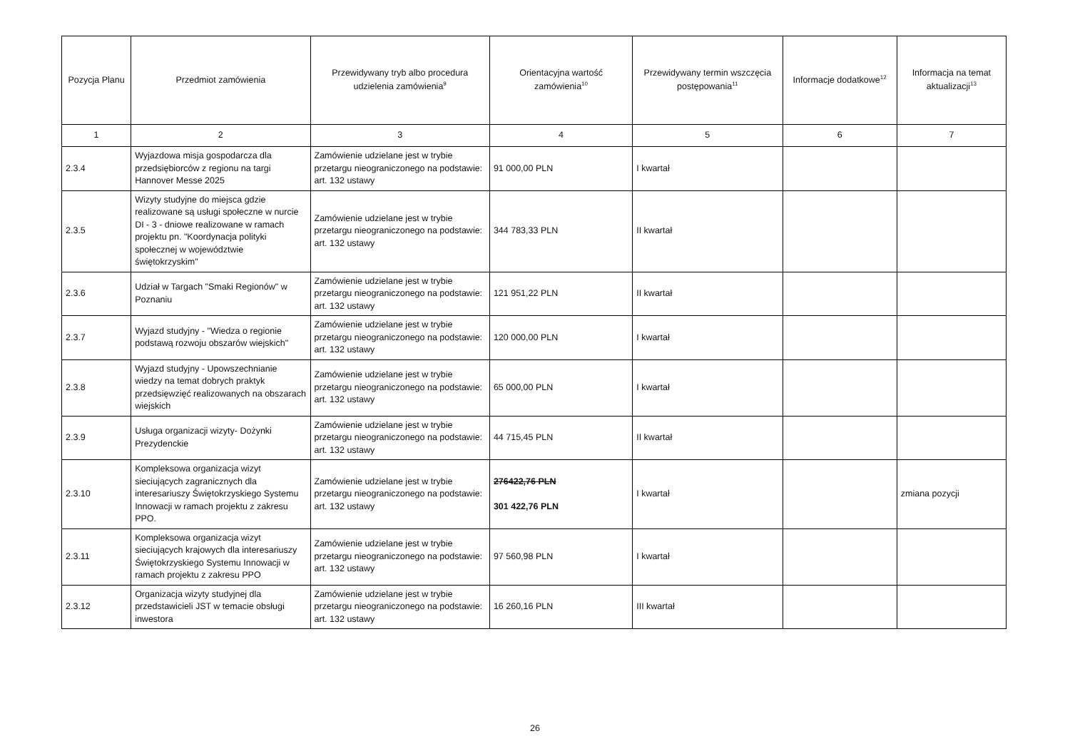| Pozycja Planu | Przedmiot zamówienia | Przewidywany tryb albo procedura udzielenia zamówienia<sup>9</sup> | Orientacyjna wartość zamówienia<sup>10</sup> | Przewidywany termin wszczęcia postępowania<sup>11</sup> | Informacje dodatkowe<sup>12</sup> | Informacja na temat aktualizacji<sup>13</sup> |
| --- | --- | --- | --- | --- | --- | --- |
| 1 | 2 | 3 | 4 | 5 | 6 | 7 |
| 2.3.4 | Wyjazdowa misja gospodarcza dla przedsiębiorców z regionu na targi Hannover Messe 2025 | Zamówienie udzielane jest w trybie przetargu nieograniczonego na podstawie: art. 132 ustawy | 91 000,00 PLN | I kwartał | | |
| 2.3.5 | Wizyty studyjne do miejsca gdzie realizowane są usługi społeczne w nurcie DI - 3 - dniowe realizowane w ramach projektu pn. "Koordynacja polityki społecznej w województwie świętokrzyskim" | Zamówienie udzielane jest w trybie przetargu nieograniczonego na podstawie: art. 132 ustawy | 344 783,33 PLN | II kwartał | | |
| 2.3.6 | Udział w Targach "Smaki Regionów" w Poznaniu | Zamówienie udzielane jest w trybie przetargu nieograniczonego na podstawie: art. 132 ustawy | 121 951,22 PLN | II kwartał | | |
| 2.3.7 | Wyjazd studyjny - "Wiedza o regionie podstawą rozwoju obszarów wiejskich" | Zamówienie udzielane jest w trybie przetargu nieograniczonego na podstawie: art. 132 ustawy | 120 000,00 PLN | I kwartał | | |
| 2.3.8 | Wyjazd studyjny - Upowszechnianie wiedzy na temat dobrych praktyk przedsięwzięć realizowanych na obszarach wiejskich | Zamówienie udzielane jest w trybie przetargu nieograniczonego na podstawie: art. 132 ustawy | 65 000,00 PLN | I kwartał | | |
| 2.3.9 | Usługa organizacji wizyty- Dożynki Prezydenckie | Zamówienie udzielane jest w trybie przetargu nieograniczonego na podstawie: art. 132 ustawy | 44 715,45 PLN | II kwartał | | |
| 2.3.10 | Kompleksowa organizacja wizyt sieciujących zagranicznych dla interesariuszy Świętokrzyskiego Systemu Innowacji w ramach projektu z zakresu PPO. | Zamówienie udzielane jest w trybie przetargu nieograniczonego na podstawie: art. 132 ustawy | 276422,76 PLN 301 422,76 PLN | I kwartał | | zmiana pozycji |
| 2.3.11 | Kompleksowa organizacja wizyt sieciujących krajowych dla interesariuszy Świętokrzyskiego Systemu Innowacji w ramach projektu z zakresu PPO | Zamówienie udzielane jest w trybie przetargu nieograniczonego na podstawie: art. 132 ustawy | 97 560,98 PLN | I kwartał | | |
| 2.3.12 | Organizacja wizyty studyjnej dla przedstawicieli JST w temacie obsługi inwestora | Zamówienie udzielane jest w trybie przetargu nieograniczonego na podstawie: art. 132 ustawy | 16 260,16 PLN | III kwartał | | |
26